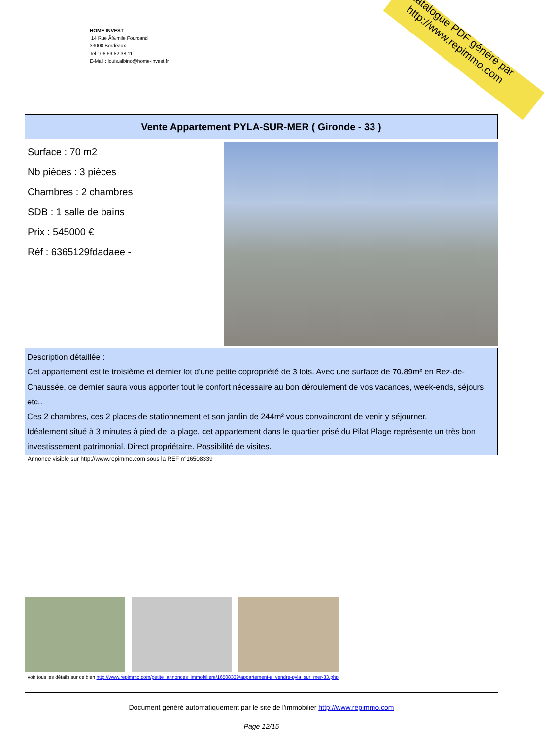catalogue PDF généré par http://www.repimmo.com
HOME INVEST
14 Rue Ã‰mile Fourcand
33000 Bordeaux
Tel : 06.59.82.38.11
E-Mail : louis.albino@home-invest.fr
Vente Appartement PYLA-SUR-MER ( Gironde - 33 )
Surface : 70 m2
Nb pièces : 3 pièces
Chambres : 2 chambres
SDB : 1 salle de bains
Prix : 545000 €
Réf : 6365129fdadaee -
Description détaillée :
Cet appartement est le troisième et dernier lot d'une petite copropriété de 3 lots. Avec une surface de 70.89m² en Rez-de-Chaussée, ce dernier saura vous apporter tout le confort nécessaire au bon déroulement de vos vacances, week-ends, séjours etc..
Ces 2 chambres, ces 2 places de stationnement et son jardin de 244m² vous convaincront de venir y séjourner.
Idéalement situé à 3 minutes à pied de la plage, cet appartement dans le quartier prisé du Pilat Plage représente un très bon investissement patrimonial. Direct propriétaire. Possibilité de visites.
Annonce visible sur http://www.repimmo.com sous la REF n°16508339
voir tous les détails sur ce bien http://www.repimmo.com/petite_annonces_immobiliere/16508339/appartement-a_vendre-pyla_sur_mer-33.php
Document généré automatiquement par le site de l'immobilier http://www.repimmo.com
Page 12/15